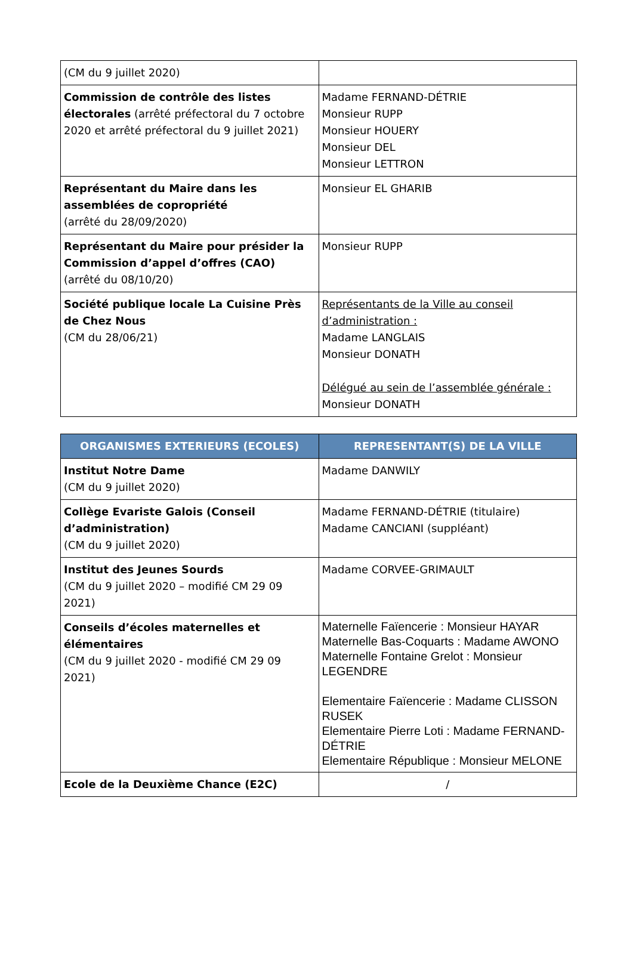| (CM du 9 juillet 2020) | |
| Commission de contrôle des listes électorales (arrêté préfectoral du 7 octobre 2020 et arrêté préfectoral du 9 juillet 2021) | Madame FERNAND-DÉTRIE Monsieur RUPP Monsieur HOUERY Monsieur DEL Monsieur LETTRON |
| Représentant du Maire dans les assemblées de copropriété (arrêté du 28/09/2020) | Monsieur EL GHARIB |
| Représentant du Maire pour présider la Commission d’appel d’offres (CAO) (arrêté du 08/10/20) | Monsieur RUPP |
| Société publique locale La Cuisine Près de Chez Nous (CM du 28/06/21) | Représentants de la Ville au conseil d’administration : Madame LANGLAIS Monsieur DONATH Délégué au sein de l’assemblée générale : Monsieur DONATH |
| ORGANISMES EXTERIEURS (ECOLES) | REPRESENTANT(S) DE LA VILLE |
| --- | --- |
| Institut Notre Dame (CM du 9 juillet 2020) | Madame DANWILY |
| Collège Evariste Galois (Conseil d’administration) (CM du 9 juillet 2020) | Madame FERNAND-DÉTRIE (titulaire) Madame CANCIANI (suppléant) |
| Institut des Jeunes Sourds (CM du 9 juillet 2020 – modifié CM 29 09 2021) | Madame CORVEE-GRIMAULT |
| Conseils d’écoles maternelles et élémentaires (CM du 9 juillet 2020 - modifié CM 29 09 2021) | Maternelle Faïencerie : Monsieur HAYAR Maternelle Bas-Coquarts : Madame AWONO Maternelle Fontaine Grelot : Monsieur LEGENDRE Elementaire Faïencerie : Madame CLISSON RUSEK Elementaire Pierre Loti : Madame FERNAND-DÉTRIE Elementaire République : Monsieur MELONE |
| Ecole de la Deuxième Chance (E2C) | / |